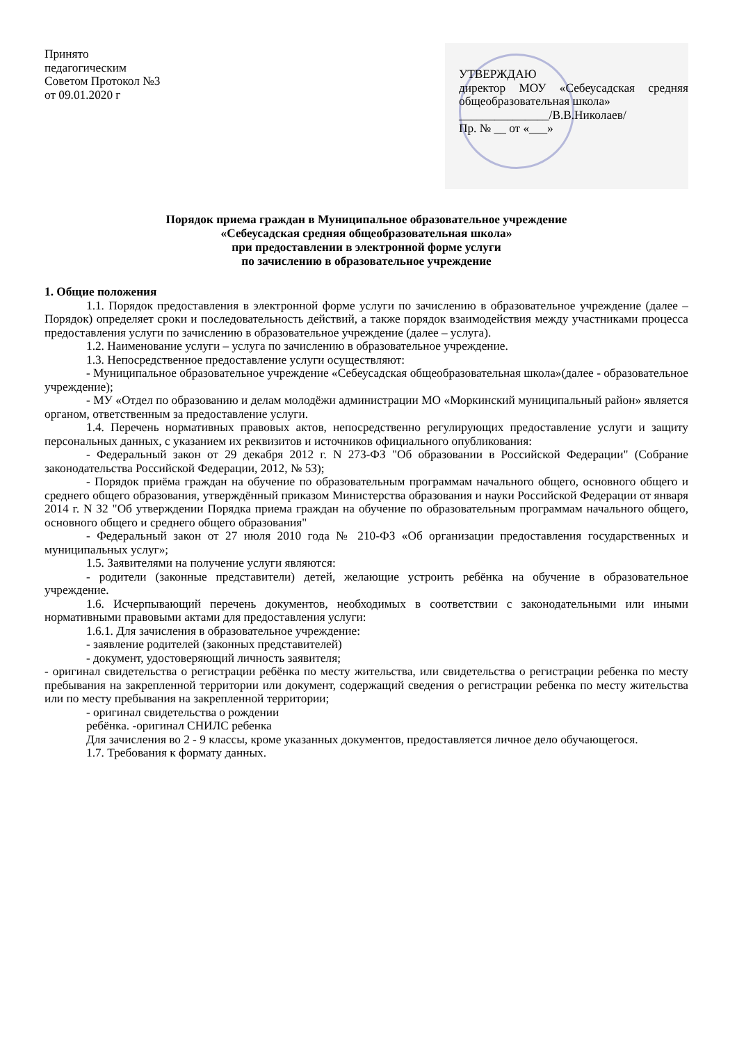Принято
педагогическим
Советом Протокол №3
от 09.01.2020 г
УТВЕРЖДАЮ
директор МОУ «Себеусадская средняя общеобразовательная школа»
_______________/В.В.Николаев/
Пр. № __ от «___»
Порядок приема граждан в Муниципальное образовательное учреждение
«Себеусадская средняя общеобразовательная школа»
при предоставлении в электронной форме услуги
по зачислению в образовательное учреждение
1. Общие положения
1.1. Порядок предоставления в электронной форме услуги по зачислению в образовательное учреждение (далее – Порядок) определяет сроки и последовательность действий, а также порядок взаимодействия между участниками процесса предоставления услуги по зачислению в образовательное учреждение (далее – услуга).
1.2. Наименование услуги – услуга по зачислению в образовательное учреждение.
1.3. Непосредственное предоставление услуги осуществляют:
- Муниципальное образовательное учреждение «Себеусадская общеобразовательная школа»(далее - образовательное учреждение);
- МУ «Отдел по образованию и делам молодёжи администрации МО «Моркинский муниципальный район» является органом, ответственным за предоставление услуги.
1.4. Перечень нормативных правовых актов, непосредственно регулирующих предоставление услуги и защиту персональных данных, с указанием их реквизитов и источников официального опубликования:
- Федеральный закон от 29 декабря 2012 г. N 273-ФЗ "Об образовании в Российской Федерации" (Собрание законодательства Российской Федерации, 2012, № 53);
- Порядок приёма граждан на обучение по образовательным программам начального общего, основного общего и среднего общего образования, утверждённый приказом Министерства образования и науки Российской Федерации от января 2014 г. N 32 "Об утверждении Порядка приема граждан на обучение по образовательным программам начального общего, основного общего и среднего общего образования"
- Федеральный закон от 27 июля 2010 года № 210-ФЗ «Об организации предоставления государственных и муниципальных услуг»;
1.5. Заявителями на получение услуги являются:
- родители (законные представители) детей, желающие устроить ребёнка на обучение в образовательное учреждение.
1.6. Исчерпывающий перечень документов, необходимых в соответствии с законодательными или иными нормативными правовыми актами для предоставления услуги:
1.6.1. Для зачисления в образовательное учреждение:
- заявление родителей (законных представителей)
- документ, удостоверяющий личность заявителя;
- оригинал свидетельства о регистрации ребёнка по месту жительства, или свидетельства о регистрации ребенка по месту пребывания на закрепленной территории или документ, содержащий сведения о регистрации ребенка по месту жительства или по месту пребывания на закрепленной территории;
- оригинал свидетельства о рождении
ребёнка. -оригинал СНИЛС ребенка
Для зачисления во 2 - 9 классы, кроме указанных документов, предоставляется личное дело обучающегося.
1.7. Требования к формату данных.